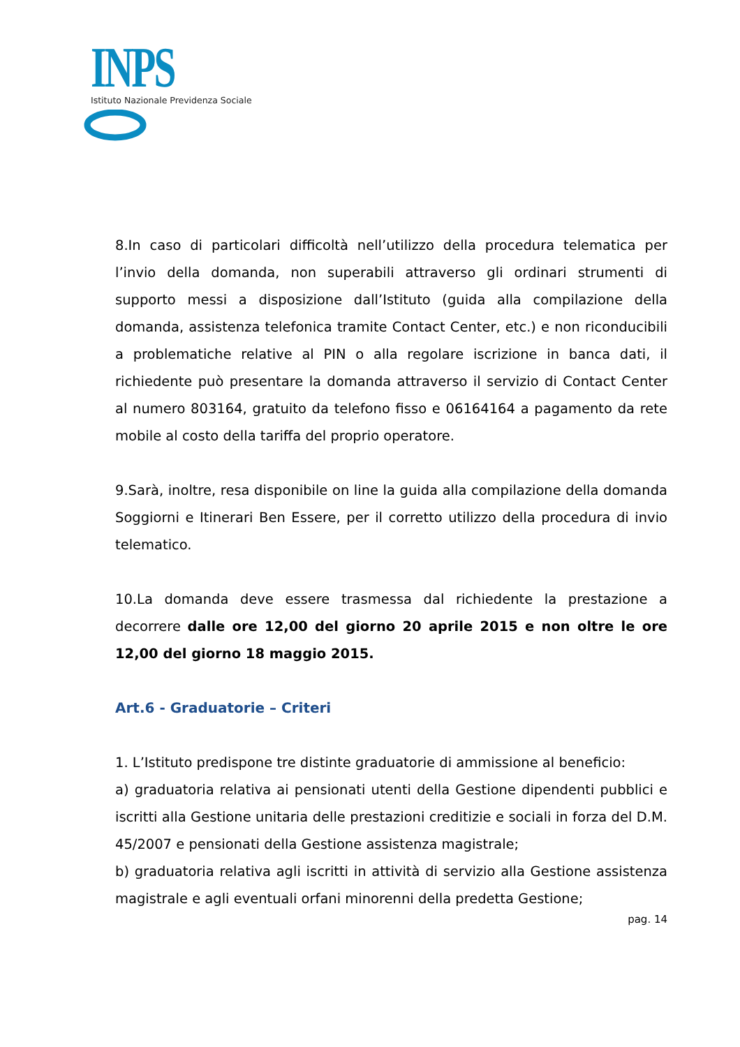INPS
Istituto Nazionale Previdenza Sociale
8.In caso di particolari difficoltà nell’utilizzo della procedura telematica per l’invio della domanda, non superabili attraverso gli ordinari strumenti di supporto messi a disposizione dall’Istituto (guida alla compilazione della domanda, assistenza telefonica tramite Contact Center, etc.) e non riconducibili a problematiche relative al PIN o alla regolare iscrizione in banca dati, il richiedente può presentare la domanda attraverso il servizio di Contact Center al numero 803164, gratuito da telefono fisso e 06164164 a pagamento da rete mobile al costo della tariffa del proprio operatore.
9.Sarà, inoltre, resa disponibile on line la guida alla compilazione della domanda Soggiorni e Itinerari Ben Essere, per il corretto utilizzo della procedura di invio telematico.
10.La domanda deve essere trasmessa dal richiedente la prestazione a decorrere dalle ore 12,00 del giorno 20 aprile 2015 e non oltre le ore 12,00 del giorno 18 maggio 2015.
Art.6 - Graduatorie – Criteri
1. L’Istituto predispone tre distinte graduatorie di ammissione al beneficio:
a) graduatoria relativa ai pensionati utenti della Gestione dipendenti pubblici e iscritti alla Gestione unitaria delle prestazioni creditizie e sociali in forza del D.M. 45/2007 e pensionati della Gestione assistenza magistrale;
b) graduatoria relativa agli iscritti in attività di servizio alla Gestione assistenza magistrale e agli eventuali orfani minorenni della predetta Gestione;
pag. 14